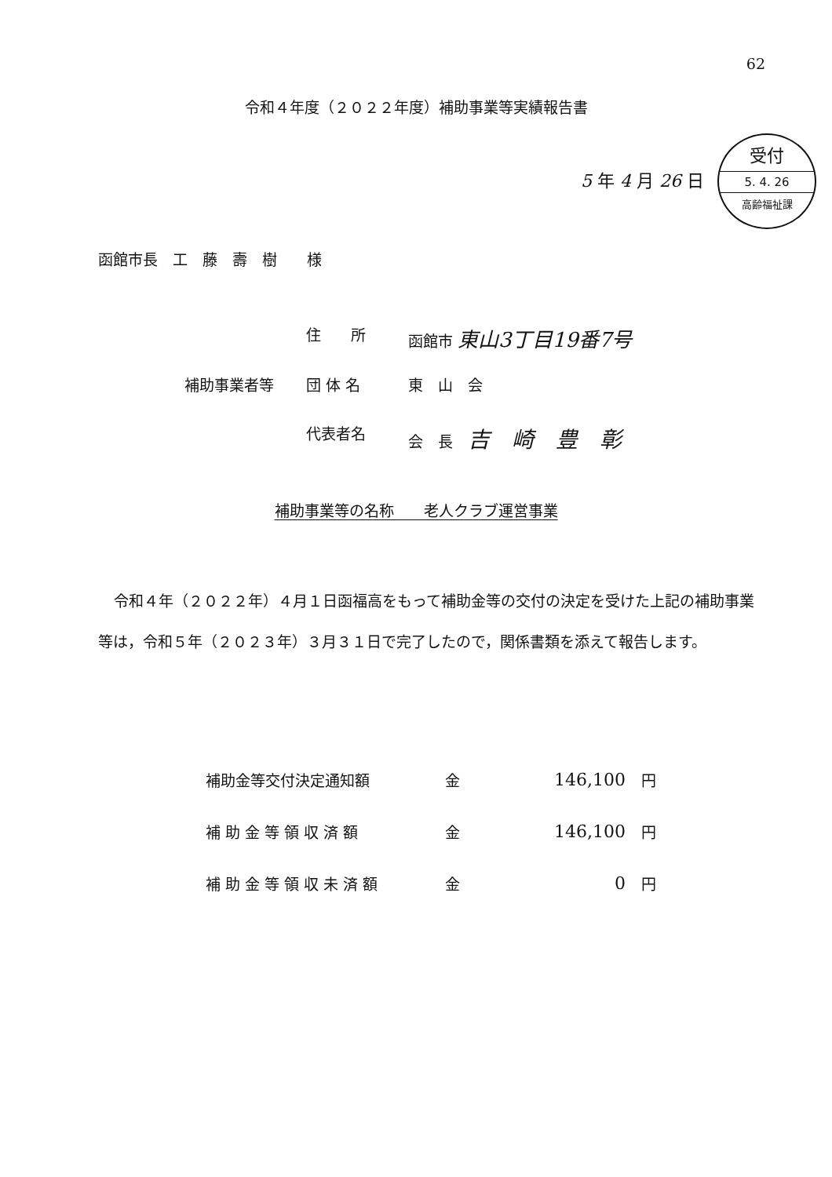62
令和４年度（２０２２年度）補助事業等実績報告書
5 年 4 月 26 日
受付
5. 4. 26
高齢福祉課
函館市長　工　藤　壽　樹　　様
住　　所 函館市 東山3丁目19番7号
補助事業者等 団 体 名 東　山　会
代表者名 会　長　吉　崎　豊　彰
補助事業等の名称　　老人クラブ運営事業
令和４年（２０２２年）４月１日函福高をもって補助金等の交付の決定を受けた上記の補助事業等は，令和５年（２０２３年）３月３１日で完了したので，関係書類を添えて報告します。
| 補助金等交付決定通知額 | 金 | 146,100 | 円 |
| 補 助 金 等 領 収 済 額 | 金 | 146,100 | 円 |
| 補 助 金 等 領 収 未 済 額 | 金 | 0 | 円 |